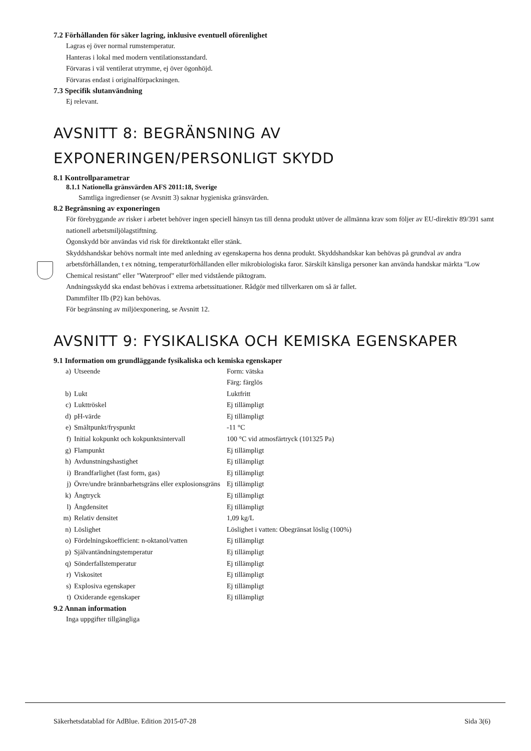7.2 Förhållanden för säker lagring, inklusive eventuell oförenlighet
Lagras ej över normal rumstemperatur.
Hanteras i lokal med modern ventilationsstandard.
Förvaras i väl ventilerat utrymme, ej över ögonhöjd.
Förvaras endast i originalförpackningen.
7.3 Specifik slutanvändning
Ej relevant.
AVSNITT 8: BEGRÄNSNING AV EXPONERINGEN/PERSONLIGT SKYDD
8.1 Kontrollparametrar
8.1.1 Nationella gränsvärden AFS 2011:18, Sverige
Samtliga ingredienser (se Avsnitt 3) saknar hygieniska gränsvärden.
8.2 Begränsning av exponeringen
För förebyggande av risker i arbetet behöver ingen speciell hänsyn tas till denna produkt utöver de allmänna krav som följer av EU-direktiv 89/391 samt nationell arbetsmiljölagstiftning.
Ögonskydd bör användas vid risk för direktkontakt eller stänk.
Skyddshandskar behövs normalt inte med anledning av egenskaperna hos denna produkt. Skyddshandskar kan behövas på grundval av andra arbetsförhållanden, t ex nötning, temperaturförhållanden eller mikrobiologiska faror. Särskilt känsliga personer kan använda handskar märkta "Low Chemical resistant" eller "Waterproof" eller med vidstående piktogram.
Andningsskydd ska endast behövas i extrema arbetssituationer. Rådgör med tillverkaren om så är fallet.
Dammfilter IIb (P2) kan behövas.
För begränsning av miljöexponering, se Avsnitt 12.
AVSNITT 9: FYSIKALISKA OCH KEMISKA EGENSKAPER
9.1 Information om grundläggande fysikaliska och kemiska egenskaper
| a) | Utseende | Form: vätska Färg: färglös |
| b) | Lukt | Luktfritt |
| c) | Lukttröskel | Ej tillämpligt |
| d) | pH-värde | Ej tillämpligt |
| e) | Smältpunkt/fryspunkt | -11 °C |
| f) | Initial kokpunkt och kokpunktsintervall | 100 °C vid atmosfärtryck (101325 Pa) |
| g) | Flampunkt | Ej tillämpligt |
| h) | Avdunstningshastighet | Ej tillämpligt |
| i) | Brandfarlighet (fast form, gas) | Ej tillämpligt |
| j) | Övre/undre brännbarhetsgräns eller explosionsgräns | Ej tillämpligt |
| k) | Ångtryck | Ej tillämpligt |
| l) | Ångdensitet | Ej tillämpligt |
| m) | Relativ densitet | 1,09 kg/L |
| n) | Löslighet | Löslighet i vatten: Obegränsat löslig (100%) |
| o) | Fördelningskoefficient: n-oktanol/vatten | Ej tillämpligt |
| p) | Självantändningstemperatur | Ej tillämpligt |
| q) | Sönderfallstemperatur | Ej tillämpligt |
| r) | Viskositet | Ej tillämpligt |
| s) | Explosiva egenskaper | Ej tillämpligt |
| t) | Oxiderande egenskaper | Ej tillämpligt |
9.2 Annan information
Inga uppgifter tillgängliga
Säkerhetsdatablad för AdBlue. Edition 2015-07-28 Sida 3(6)